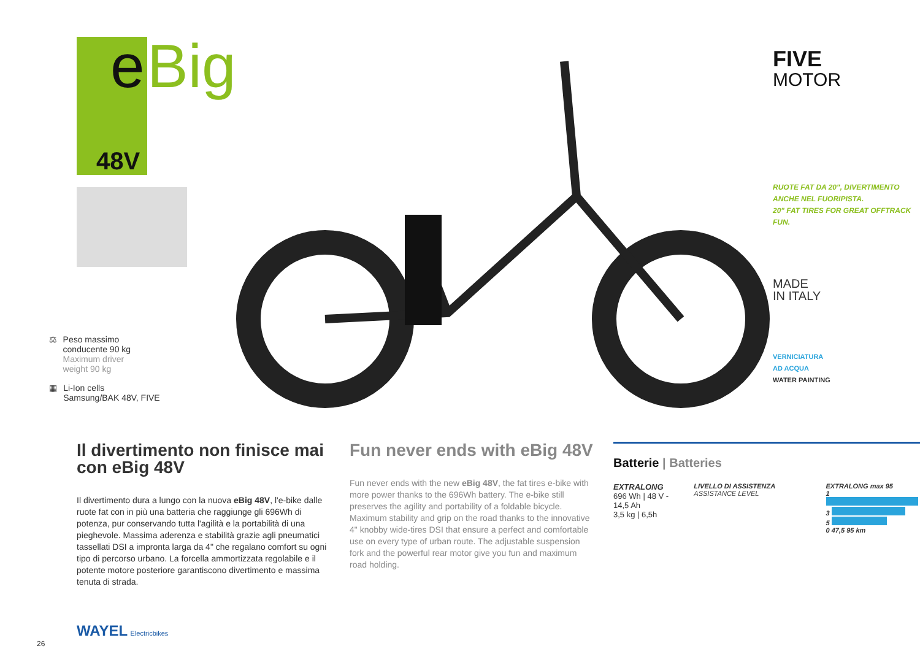e Big
48V
⚖ Peso massimo
conducente 90 kg
Maximum driver
weight 90 kg
▦ Li-Ion cells
Samsung/BAK 48V, FIVE
FIVE
MOTOR
RUOTE FAT DA 20", DIVERTIMENTO ANCHE NEL FUORIPISTA.
20" FAT TIRES FOR GREAT OFFTRACK FUN.
MADE
IN ITALY
VERNICIATURA
AD ACQUA
WATER PAINTING
Il divertimento non finisce mai con eBig 48V
Il divertimento dura a lungo con la nuova eBig 48V, l'e-bike dalle ruote fat con in più una batteria che raggiunge gli 696Wh di potenza, pur conservando tutta l'agilità e la portabilità di una pieghevole. Massima aderenza e stabilità grazie agli pneumatici tassellati DSI a impronta larga da 4" che regalano comfort su ogni tipo di percorso urbano. La forcella ammortizzata regolabile e il potente motore posteriore garantiscono divertimento e massima tenuta di strada.
Fun never ends with eBig 48V
Fun never ends with the new eBig 48V, the fat tires e-bike with more power thanks to the 696Wh battery. The e-bike still preserves the agility and portability of a foldable bicycle. Maximum stability and grip on the road thanks to the innovative 4" knobby wide-tires DSI that ensure a perfect and comfortable use on every type of urban route. The adjustable suspension fork and the powerful rear motor give you fun and maximum road holding.
Batterie | Batteries
EXTRALONG
696 Wh | 48 V - 14,5 Ah
3,5 kg | 6,5h
LIVELLO DI ASSISTENZA ASSISTANCE LEVEL
EXTRALONG max 95
1
3
5
0 47,5 95 km
WAYEL Electricbikes
26